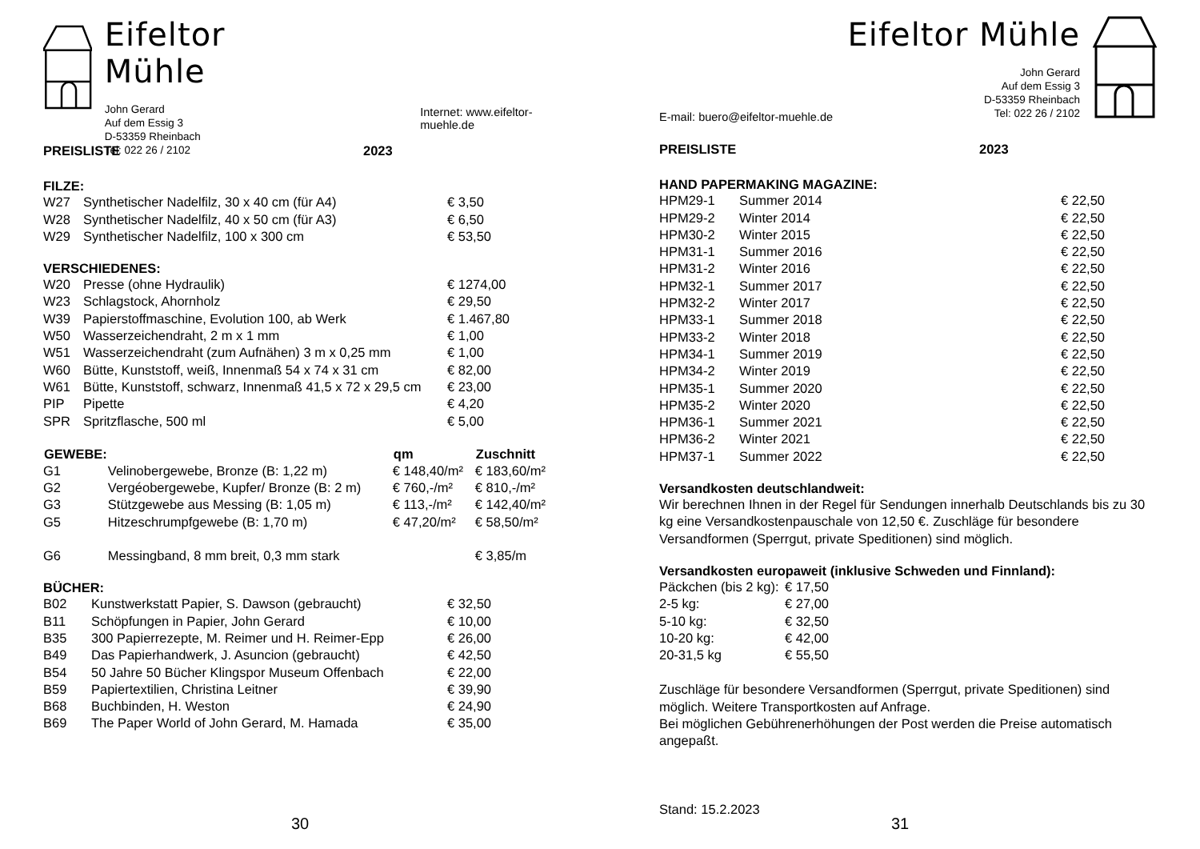Eifeltor Mühle
John Gerard
Auf dem Essig 3
D-53359 Rheinbach
Tel: 022 26 / 2102
Internet: www.eifeltor-muehle.de
| PREISLISTE | 2023 |
FILZE:
| W27 | Synthetischer Nadelfilz, 30 x 40 cm (für A4) | € 3,50 |
| W28 | Synthetischer Nadelfilz, 40 x 50 cm (für A3) | € 6,50 |
| W29 | Synthetischer Nadelfilz, 100 x 300 cm | € 53,50 |
VERSCHIEDENES:
| W20 | Presse (ohne Hydraulik) | € 1274,00 |
| W23 | Schlagstock, Ahornholz | € 29,50 |
| W39 | Papierstoffmaschine, Evolution 100, ab Werk | € 1.467,80 |
| W50 | Wasserzeichendraht, 2 m x 1 mm | € 1,00 |
| W51 | Wasserzeichendraht (zum Aufnähen) 3 m x 0,25 mm | € 1,00 |
| W60 | Bütte, Kunststoff, weiß, Innenmaß 54 x 74 x 31 cm | € 82,00 |
| W61 | Bütte, Kunststoff, schwarz, Innenmaß 41,5 x 72 x 29,5 cm | € 23,00 |
| PIP | Pipette | € 4,20 |
| SPR | Spritzflasche, 500 ml | € 5,00 |
| GEWEBE: | | qm | Zuschnitt |
| --- | --- | --- | --- |
| G1 | Velinobergewebe, Bronze (B: 1,22 m) | € 148,40/m² | € 183,60/m² |
| G2 | Vergéobergewebe, Kupfer/ Bronze (B: 2 m) | € 760,-/m² | € 810,-/m² |
| G3 | Stützgewebe aus Messing (B: 1,05 m) | € 113,-/m² | € 142,40/m² |
| G5 | Hitzeschrumpfgewebe (B: 1,70 m) | € 47,20/m² | € 58,50/m² |
| G6 | Messingband, 8 mm breit, 0,3 mm stark | | € 3,85/m |
BÜCHER:
| B02 | Kunstwerkstatt Papier, S. Dawson (gebraucht) | € 32,50 |
| B11 | Schöpfungen in Papier, John Gerard | € 10,00 |
| B35 | 300 Papierrezepte, M. Reimer und H. Reimer-Epp | € 26,00 |
| B49 | Das Papierhandwerk, J. Asuncion (gebraucht) | € 42,50 |
| B54 | 50 Jahre 50 Bücher Klingspor Museum Offenbach | € 22,00 |
| B59 | Papiertextilien, Christina Leitner | € 39,90 |
| B68 | Buchbinden, H. Weston | € 24,90 |
| B69 | The Paper World of John Gerard, M. Hamada | € 35,00 |
30
E-mail: buero@eifeltor-muehle.de
Eifeltor Mühle
John Gerard
Auf dem Essig 3
D-53359 Rheinbach
Tel: 022 26 / 2102
| PREISLISTE | 2023 |
HAND PAPERMAKING MAGAZINE:
| HPM29-1 | Summer 2014 | € 22,50 |
| HPM29-2 | Winter 2014 | € 22,50 |
| HPM30-2 | Winter 2015 | € 22,50 |
| HPM31-1 | Summer 2016 | € 22,50 |
| HPM31-2 | Winter 2016 | € 22,50 |
| HPM32-1 | Summer 2017 | € 22,50 |
| HPM32-2 | Winter 2017 | € 22,50 |
| HPM33-1 | Summer 2018 | € 22,50 |
| HPM33-2 | Winter 2018 | € 22,50 |
| HPM34-1 | Summer 2019 | € 22,50 |
| HPM34-2 | Winter 2019 | € 22,50 |
| HPM35-1 | Summer 2020 | € 22,50 |
| HPM35-2 | Winter 2020 | € 22,50 |
| HPM36-1 | Summer 2021 | € 22,50 |
| HPM36-2 | Winter 2021 | € 22,50 |
| HPM37-1 | Summer 2022 | € 22,50 |
Versandkosten deutschlandweit:
Wir berechnen Ihnen in der Regel für Sendungen innerhalb Deutschlands bis zu 30 kg eine Versandkostenpauschale von 12,50 €. Zuschläge für besondere Versandformen (Sperrgut, private Speditionen) sind möglich.
Versandkosten europaweit (inklusive Schweden und Finnland):
| Päckchen (bis 2 kg): | € 17,50 |
| 2-5 kg: | € 27,00 |
| 5-10 kg: | € 32,50 |
| 10-20 kg: | € 42,00 |
| 20-31,5 kg | € 55,50 |
Zuschläge für besondere Versandformen (Sperrgut, private Speditionen) sind möglich. Weitere Transportkosten auf Anfrage.
Bei möglichen Gebührenerhöhungen der Post werden die Preise automatisch angepaßt.
Stand: 15.2.2023
31